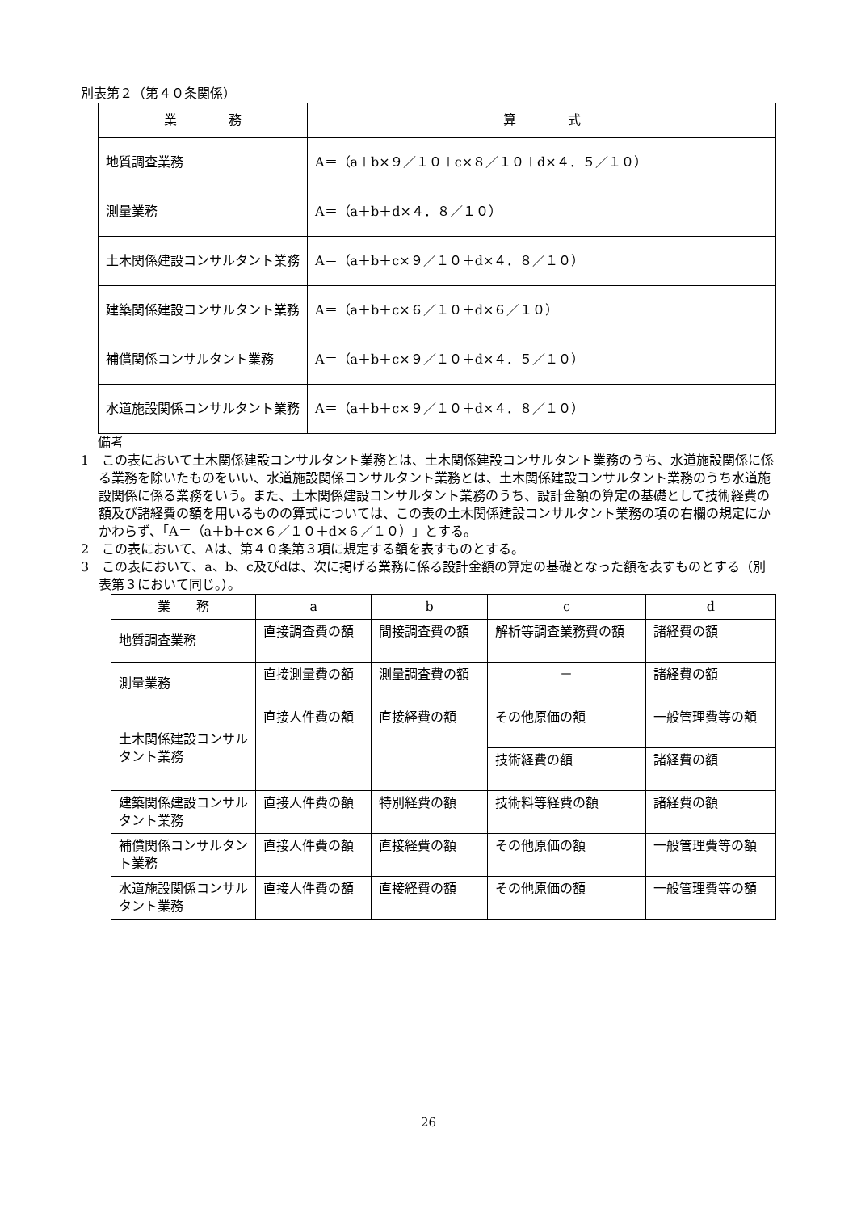別表第２（第４０条関係）
| 業 務 | 算 式 |
| --- | --- |
| 地質調査業務 | A＝（a＋b×９／１０＋c×８／１０＋d×４．５／１０） |
| 測量業務 | A＝（a＋b＋d×４．８／１０） |
| 土木関係建設コンサルタント業務 | A＝（a＋b＋c×９／１０＋d×４．８／１０） |
| 建築関係建設コンサルタント業務 | A＝（a＋b＋c×６／１０＋d×６／１０） |
| 補償関係コンサルタント業務 | A＝（a＋b＋c×９／１０＋d×４．５／１０） |
| 水道施設関係コンサルタント業務 | A＝（a＋b＋c×９／１０＋d×４．８／１０） |
備考
1　この表において土木関係建設コンサルタント業務とは、土木関係建設コンサルタント業務のうち、水道施設関係に係る業務を除いたものをいい、水道施設関係コンサルタント業務とは、土木関係建設コンサルタント業務のうち水道施設関係に係る業務をいう。また、土木関係建設コンサルタント業務のうち、設計金額の算定の基礎として技術経費の額及び諸経費の額を用いるものの算式については、この表の土木関係建設コンサルタント業務の項の右欄の規定にかかわらず、「A＝（a＋b＋c×６／１０＋d×６／１０）」とする。
2　この表において、Aは、第４０条第３項に規定する額を表すものとする。
3　この表において、a、b、c及びdは、次に掲げる業務に係る設計金額の算定の基礎となった額を表すものとする（別表第３において同じ。）。
| 業 務 | a | b | c | d |
| --- | --- | --- | --- | --- |
| 地質調査業務 | 直接調査費の額 | 間接調査費の額 | 解析等調査業務費の額 | 諸経費の額 |
| 測量業務 | 直接測量費の額 | 測量調査費の額 | － | 諸経費の額 |
| 土木関係建設コンサルタント業務 | 直接人件費の額 | 直接経費の額 | その他原価の額 | 一般管理費等の額 |
| | | | 技術経費の額 | 諸経費の額 |
| 建築関係建設コンサルタント業務 | 直接人件費の額 | 特別経費の額 | 技術料等経費の額 | 諸経費の額 |
| 補償関係コンサルタント業務 | 直接人件費の額 | 直接経費の額 | その他原価の額 | 一般管理費等の額 |
| 水道施設関係コンサルタント業務 | 直接人件費の額 | 直接経費の額 | その他原価の額 | 一般管理費等の額 |
26